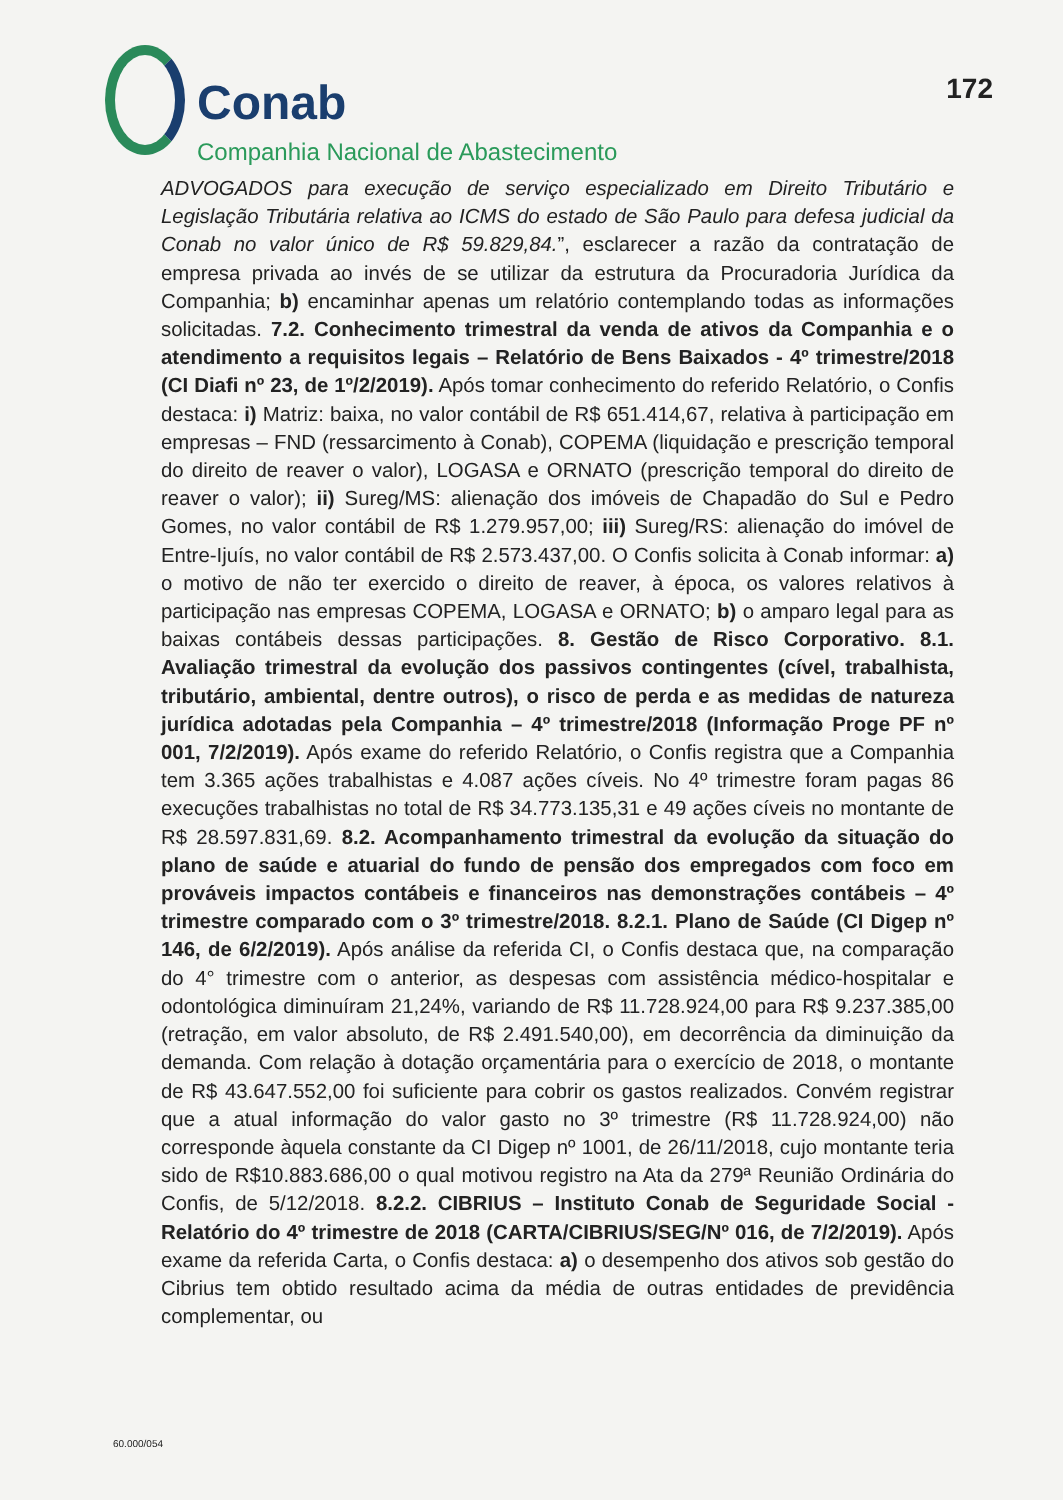Conab
Companhia Nacional de Abastecimento
172
ADVOGADOS para execução de serviço especializado em Direito Tributário e Legislação Tributária relativa ao ICMS do estado de São Paulo para defesa judicial da Conab no valor único de R$ 59.829,84.”, esclarecer a razão da contratação de empresa privada ao invés de se utilizar da estrutura da Procuradoria Jurídica da Companhia; b) encaminhar apenas um relatório contemplando todas as informações solicitadas. 7.2. Conhecimento trimestral da venda de ativos da Companhia e o atendimento a requisitos legais – Relatório de Bens Baixados - 4º trimestre/2018 (CI Diafi nº 23, de 1º/2/2019). Após tomar conhecimento do referido Relatório, o Confis destaca: i) Matriz: baixa, no valor contábil de R$ 651.414,67, relativa à participação em empresas – FND (ressarcimento à Conab), COPEMA (liquidação e prescrição temporal do direito de reaver o valor), LOGASA e ORNATO (prescrição temporal do direito de reaver o valor); ii) Sureg/MS: alienação dos imóveis de Chapadão do Sul e Pedro Gomes, no valor contábil de R$ 1.279.957,00; iii) Sureg/RS: alienação do imóvel de Entre-Ijuís, no valor contábil de R$ 2.573.437,00. O Confis solicita à Conab informar: a) o motivo de não ter exercido o direito de reaver, à época, os valores relativos à participação nas empresas COPEMA, LOGASA e ORNATO; b) o amparo legal para as baixas contábeis dessas participações. 8. Gestão de Risco Corporativo. 8.1. Avaliação trimestral da evolução dos passivos contingentes (cível, trabalhista, tributário, ambiental, dentre outros), o risco de perda e as medidas de natureza jurídica adotadas pela Companhia – 4º trimestre/2018 (Informação Proge PF nº 001, 7/2/2019). Após exame do referido Relatório, o Confis registra que a Companhia tem 3.365 ações trabalhistas e 4.087 ações cíveis. No 4º trimestre foram pagas 86 execuções trabalhistas no total de R$ 34.773.135,31 e 49 ações cíveis no montante de R$ 28.597.831,69. 8.2. Acompanhamento trimestral da evolução da situação do plano de saúde e atuarial do fundo de pensão dos empregados com foco em prováveis impactos contábeis e financeiros nas demonstrações contábeis – 4º trimestre comparado com o 3º trimestre/2018. 8.2.1. Plano de Saúde (CI Digep nº 146, de 6/2/2019). Após análise da referida CI, o Confis destaca que, na comparação do 4° trimestre com o anterior, as despesas com assistência médico-hospitalar e odontológica diminuíram 21,24%, variando de R$ 11.728.924,00 para R$ 9.237.385,00 (retração, em valor absoluto, de R$ 2.491.540,00), em decorrência da diminuição da demanda. Com relação à dotação orçamentária para o exercício de 2018, o montante de R$ 43.647.552,00 foi suficiente para cobrir os gastos realizados. Convém registrar que a atual informação do valor gasto no 3º trimestre (R$ 11.728.924,00) não corresponde àquela constante da CI Digep nº 1001, de 26/11/2018, cujo montante teria sido de R$10.883.686,00 o qual motivou registro na Ata da 279ª Reunião Ordinária do Confis, de 5/12/2018. 8.2.2. CIBRIUS – Instituto Conab de Seguridade Social - Relatório do 4º trimestre de 2018 (CARTA/CIBRIUS/SEG/Nº 016, de 7/2/2019). Após exame da referida Carta, o Confis destaca: a) o desempenho dos ativos sob gestão do Cibrius tem obtido resultado acima da média de outras entidades de previdência complementar, ou
60.000/054